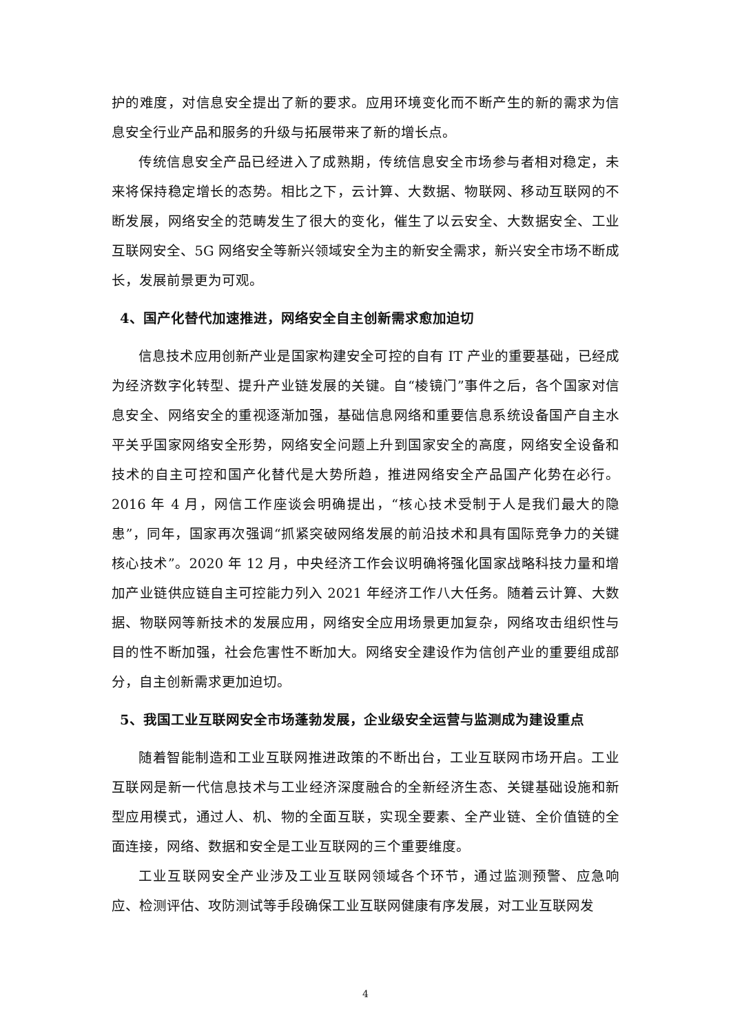护的难度，对信息安全提出了新的要求。应用环境变化而不断产生的新的需求为信息安全行业产品和服务的升级与拓展带来了新的增长点。
传统信息安全产品已经进入了成熟期，传统信息安全市场参与者相对稳定，未来将保持稳定增长的态势。相比之下，云计算、大数据、物联网、移动互联网的不断发展，网络安全的范畴发生了很大的变化，催生了以云安全、大数据安全、工业互联网安全、5G 网络安全等新兴领域安全为主的新安全需求，新兴安全市场不断成长，发展前景更为可观。
4、国产化替代加速推进，网络安全自主创新需求愈加迫切
信息技术应用创新产业是国家构建安全可控的自有 IT 产业的重要基础，已经成为经济数字化转型、提升产业链发展的关键。自“棱镜门”事件之后，各个国家对信息安全、网络安全的重视逐渐加强，基础信息网络和重要信息系统设备国产自主水平关乎国家网络安全形势，网络安全问题上升到国家安全的高度，网络安全设备和技术的自主可控和国产化替代是大势所趋，推进网络安全产品国产化势在必行。2016 年 4 月，网信工作座谈会明确提出，“核心技术受制于人是我们最大的隐患”，同年，国家再次强调“抓紧突破网络发展的前沿技术和具有国际竞争力的关键核心技术”。2020 年 12 月，中央经济工作会议明确将强化国家战略科技力量和增加产业链供应链自主可控能力列入 2021 年经济工作八大任务。随着云计算、大数据、物联网等新技术的发展应用，网络安全应用场景更加复杂，网络攻击组织性与目的性不断加强，社会危害性不断加大。网络安全建设作为信创产业的重要组成部分，自主创新需求更加迫切。
5、我国工业互联网安全市场蓬勃发展，企业级安全运营与监测成为建设重点
随着智能制造和工业互联网推进政策的不断出台，工业互联网市场开启。工业互联网是新一代信息技术与工业经济深度融合的全新经济生态、关键基础设施和新型应用模式，通过人、机、物的全面互联，实现全要素、全产业链、全价值链的全面连接，网络、数据和安全是工业互联网的三个重要维度。
工业互联网安全产业涉及工业互联网领域各个环节，通过监测预警、应急响应、检测评估、攻防测试等手段确保工业互联网健康有序发展，对工业互联网发
4